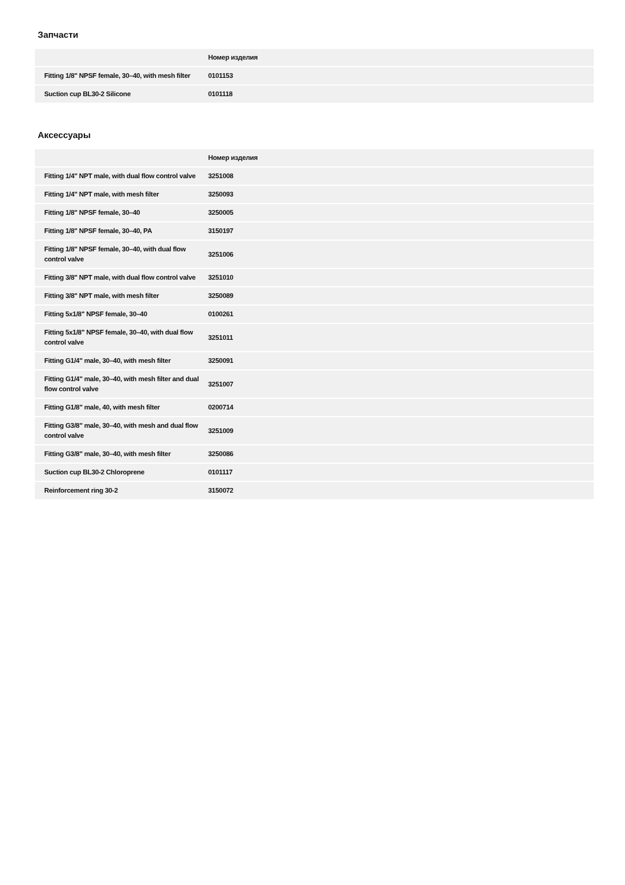Запчасти
| | Номер изделия |
| --- | --- |
| Fitting 1/8" NPSF female, 30–40, with mesh filter | 0101153 |
| Suction cup BL30-2 Silicone | 0101118 |
Аксессуары
| | Номер изделия |
| --- | --- |
| Fitting 1/4" NPT male, with dual flow control valve | 3251008 |
| Fitting 1/4" NPT male, with mesh filter | 3250093 |
| Fitting 1/8" NPSF female, 30–40 | 3250005 |
| Fitting 1/8" NPSF female, 30–40, PA | 3150197 |
| Fitting 1/8" NPSF female, 30–40, with dual flow control valve | 3251006 |
| Fitting 3/8" NPT male, with dual flow control valve | 3251010 |
| Fitting 3/8" NPT male, with mesh filter | 3250089 |
| Fitting 5x1/8" NPSF female, 30–40 | 0100261 |
| Fitting 5x1/8" NPSF female, 30–40, with dual flow control valve | 3251011 |
| Fitting G1/4" male, 30–40, with mesh filter | 3250091 |
| Fitting G1/4" male, 30–40, with mesh filter and dual flow control valve | 3251007 |
| Fitting G1/8" male, 40, with mesh filter | 0200714 |
| Fitting G3/8" male, 30–40, with mesh and dual flow control valve | 3251009 |
| Fitting G3/8" male, 30–40, with mesh filter | 3250086 |
| Suction cup BL30-2 Chloroprene | 0101117 |
| Reinforcement ring 30-2 | 3150072 |